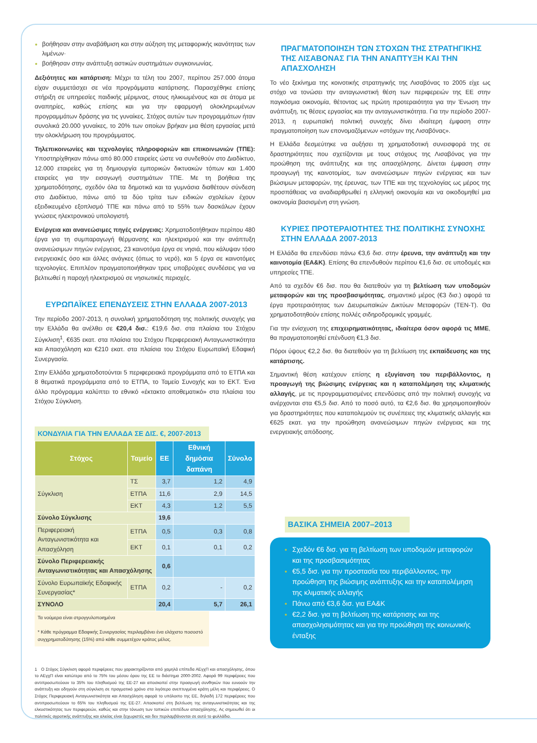βοήθησαν στην αναβάθμιση και στην αύξηση της μεταφορικής ικανότητας των λιμένων·
βοήθησαν στην ανάπτυξη αστικών συστημάτων συγκοινωνίας.
Δεξιότητες και κατάρτιση: Μέχρι τα τέλη του 2007, περίπου 257.000 άτομα είχαν συμμετάσχει σε νέα προγράμματα κατάρτισης. Παρασχέθηκε επίσης στήριξη σε υπηρεσίες παιδικής μέριμνας, στους ηλικιωμένους και σε άτομα με αναπηρίες, καθώς επίσης και για την εφαρμογή ολοκληρωμένων προγραμμάτων δράσης για τις γυναίκες. Στόχος αυτών των προγραμμάτων ήταν συνολικά 20.000 γυναίκες, το 20% των οποίων βρήκαν μια θέση εργασίας μετά την ολοκλήρωση του προγράμματος.
Τηλεπικοινωνίες και τεχνολογίες πληροφοριών και επικοινωνιών (ΤΠΕ): Υποστηρίχθηκαν πάνω από 80.000 εταιρείες ώστε να συνδεθούν στο Διαδίκτυο, 12.000 εταιρείες για τη δημιουργία εμπορικών δικτυακών τόπων και 1.400 εταιρείες για την εισαγωγή συστημάτων ΤΠΕ. Με τη βοήθεια της χρηματοδότησης, σχεδόν όλα τα δημοτικά και τα γυμνάσια διαθέτουν σύνδεση στο Διαδίκτυο, πάνω από τα δύο τρίτα των ειδικών σχολείων έχουν εξειδικευμένο εξοπλισμό ΤΠΕ και πάνω από το 55% των δασκάλων έχουν γνώσεις ηλεκτρονικού υπολογιστή.
Ενέργεια και ανανεώσιμες πηγές ενέργειας: Χρηματοδοτήθηκαν περίπου 480 έργα για τη συμπαραγωγή θέρμανσης και ηλεκτρισμού και την ανάπτυξη ανανεώσιμων πηγών ενέργειας, 23 καινοτόμα έργα σε νησιά, που κάλυψαν τόσο ενεργειακές όσο και άλλες ανάγκες (όπως το νερό), και 5 έργα σε καινοτόμες τεχνολογίες. Επιπλέον πραγματοποιήθηκαν τρεις υποβρύχιες συνδέσεις για να βελτιωθεί η παροχή ηλεκτρισμού σε νησιωτικές περιοχές.
ΕΥΡΩΠΑΪΚΕΣ ΕΠΕΝΔΥΣΕΙΣ ΣΤΗΝ ΕΛΛΑΔΑ 2007-2013
Την περίοδο 2007-2013, η συνολική χρηματοδότηση της πολιτικής συνοχής για την Ελλάδα θα ανέλθει σε €20,4 δισ.: €19,6 δισ. στα πλαίσια του Στόχου Σύγκλιση<sup>1</sup>, €635 εκατ. στα πλαίσια του Στόχου Περιφερειακή Ανταγωνιστικότητα και Απασχόληση και €210 εκατ. στα πλαίσια του Στόχου Ευρωπαϊκή Εδαφική Συνεργασία.
Στην Ελλάδα χρηματοδοτούνται 5 περιφερειακά προγράμματα από το ΕΤΠΑ και 8 θεματικά προγράμματα από το ΕΤΠΑ, το Ταμείο Συνοχής και το ΕΚΤ. Ένα άλλο πρόγραμμα καλύπτει το εθνικό «έκτακτο αποθεματικό» στα πλαίσια του Στόχου Σύγκλιση.
ΚΟΝΔΥΛΙΑ ΓΙΑ ΤΗΝ ΕΛΛΑΔΑ ΣΕ ΔΙΣ. €, 2007-2013
| Στόχος | Ταμείο | ΕΕ | Εθνική δημόσια δαπάνη | Σύνολο |
| --- | --- | --- | --- | --- |
| Σύγκλιση | ΤΣ | 3,7 | 1,2 | 4,9 |
| | ΕΤΠΑ | 11,6 | 2,9 | 14,5 |
| | ΕΚΤ | 4,3 | 1,2 | 5,5 |
| Σύνολο Σύγκλισης | | 19,6 | | |
| Περιφερειακή Ανταγωνιστικότητα και Απασχόληση | ΕΤΠΑ | 0,5 | 0,3 | 0,8 |
| | ΕΚΤ | 0,1 | 0,1 | 0,2 |
| Σύνολο Περιφερειακής Ανταγωνιστικότητας και Απασχόλησης | | 0,6 | | |
| Σύνολο Ευρωπαϊκής Εδαφικής Συνεργασίας* | ΕΤΠΑ | 0,2 | - | 0,2 |
| ΣΥΝΟΛΟ | | 20,4 | 5,7 | 26,1 |
Τα νούμερα είναι στρογγυλοποιημένα
* Κάθε πρόγραμμα Εδαφικής Συνεργασίας περιλαμβάνει ένα ελάχιστο ποσοστό συγχρηματοδότησης (15%) από κάθε συμμετέχον κράτος μέλος.
1 Ο Στόχος Σύγκλιση αφορά περιφέρειες που χαρακτηρίζονται από χαμηλά επίπεδα ΑΕγχΠ και απασχόλησης, όπου το ΑΕγχΠ είναι κατώτερο από το 75% του μέσου όρου της ΕΕ το διάστημα 2000-2002. Αφορά 99 περιφέρειες που αντιπροσωπεύουν το 35% του πληθυσμού της ΕΕ-27 και αποσκοπεί στην προαγωγή συνθηκών που ευνοούν την ανάπτυξη και οδηγούν στη σύγκλιση σε πραγματικό χρόνο στα λιγότερο ανεπτυγμένα κράτη μέλη και περιφέρειες. Ο Στόχος Περιφερειακή Ανταγωνιστικότητα και Απασχόληση αφορά το υπόλοιπο της ΕΕ, δηλαδή 172 περιφέρειες που αντιπροσωπεύουν το 65% του πληθυσμού της ΕΕ-27. Αποσκοπεί στη βελτίωση της ανταγωνιστικότητας και της ελκυστικότητας των περιφερειών, καθώς και στην τόνωση των τοπικών επιπέδων απασχόλησης. Ας σημειωθεί ότι οι πολιτικές αγροτικής ανάπτυξης και αλιείας είναι ξεχωριστές και δεν περιλαμβάνονται σε αυτό το φυλλάδιο.
ΠΡΑΓΜΑΤΟΠΟΙΗΣΗ ΤΩΝ ΣΤΟΧΩΝ ΤΗΣ ΣΤΡΑΤΗΓΙΚΗΣ ΤΗΣ ΛΙΣΑΒΟΝΑΣ ΓΙΑ ΤΗΝ ΑΝΑΠΤΥΞΗ ΚΑΙ ΤΗΝ ΑΠΑΣΧΟΛΗΣΗ
Το νέο ξεκίνημα της κοινοτικής στρατηγικής της Λισαβόνας το 2005 είχε ως στόχο να τονώσει την ανταγωνιστική θέση των περιφερειών της ΕΕ στην παγκόσμια οικονομία, θέτοντας ως πρώτη προτεραιότητα για την Ένωση την ανάπτυξη, τις θέσεις εργασίας και την ανταγωνιστικότητα. Για την περίοδο 2007-2013, η ευρωπαϊκή πολιτική συνοχής δίνει ιδιαίτερη έμφαση στην πραγματοποίηση των επονομαζόμενων «στόχων της Λισαβόνας».
Η Ελλάδα δεσμεύτηκε να αυξήσει τη χρηματοδοτική συνεισφορά της σε δραστηριότητες που σχετίζονται με τους στόχους της Λισαβόνας για την προώθηση της ανάπτυξης και της απασχόλησης. Δίνεται έμφαση στην προαγωγή της καινοτομίας, των ανανεώσιμων πηγών ενέργειας και των βιώσιμων μεταφορών, της έρευνας, των ΤΠΕ και της τεχνολογίας ως μέρος της προσπάθειας να αναδιαρθρωθεί η ελληνική οικονομία και να οικοδομηθεί μια οικονομία βασισμένη στη γνώση.
ΚΥΡΙΕΣ ΠΡΟΤΕΡΑΙΟΤΗΤΕΣ ΤΗΣ ΠΟΛΙΤΙΚΗΣ ΣΥΝΟΧΗΣ ΣΤΗΝ ΕΛΛΑΔΑ 2007-2013
Η Ελλάδα θα επενδύσει πάνω €3,6 δισ. στην έρευνα, την ανάπτυξη και την καινοτομία (ΕΑ&Κ). Επίσης θα επενδυθούν περίπου €1,6 δισ. σε υποδομές και υπηρεσίες ΤΠΕ.
Από τα σχεδόν €6 δισ. που θα διατεθούν για τη βελτίωση των υποδομών μεταφορών και της προσβασιμότητας, σημαντικό μέρος (€3 δισ.) αφορά τα έργα προτεραιότητας των Διευρωπαϊκών Δικτύων Μεταφορών (ΤΕΝ-Τ). Θα χρηματοδοτηθούν επίσης πολλές σιδηροδρομικές γραμμές.
Για την ενίσχυση της επιχειρηματικότητας, ιδιαίτερα όσον αφορά τις ΜΜΕ, θα πραγματοποιηθεί επένδυση €1,3 δισ.
Πόροι ύψους €2,2 δισ. θα διατεθούν για τη βελτίωση της εκπαίδευσης και της κατάρτισης.
Σημαντική θέση κατέχουν επίσης η εξυγίανση του περιβάλλοντος, η προαγωγή της βιώσιμης ενέργειας και η καταπολέμηση της κλιματικής αλλαγής, με τις προγραμματισμένες επενδύσεις από την πολιτική συνοχής να ανέρχονται στα €5,5 δισ. Από το ποσό αυτό, τα €2,6 δισ. θα χρησιμοποιηθούν για δραστηριότητες που καταπολεμούν τις συνέπειες της κλιματικής αλλαγής και €625 εκατ. για την προώθηση ανανεώσιμων πηγών ενέργειας και της ενεργειακής απόδοσης.
ΒΑΣΙΚΑ ΣΗΜΕΙΑ 2007–2013
Σχεδόν €6 δισ. για τη βελτίωση των υποδομών μεταφορών και της προσβασιμότητας
€5,5 δισ. για την προστασία του περιβάλλοντος, την προώθηση της βιώσιμης ανάπτυξης και την καταπολέμηση της κλιματικής αλλαγής
Πάνω από €3,6 δισ. για ΕΑ&Κ
€2,2 δισ. για τη βελτίωση της κατάρτισης και της απασχολησιμότητας και για την προώθηση της κοινωνικής ένταξης